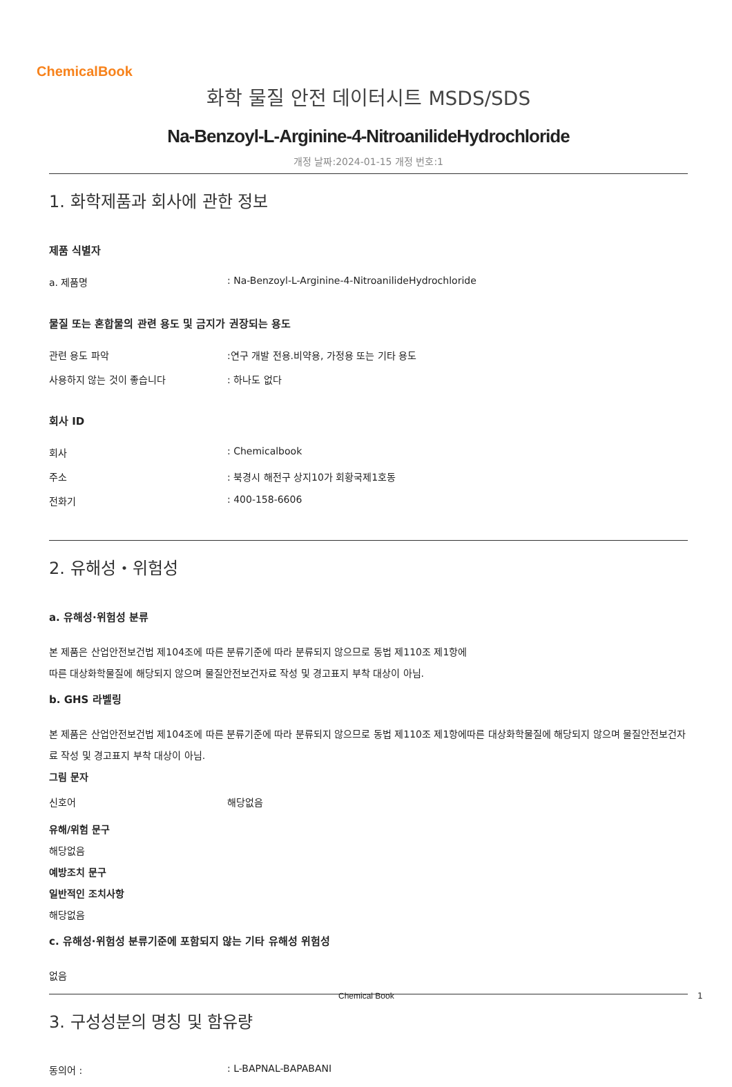ChemicalBook
화학 물질 안전 데이터시트 MSDS/SDS
Na-Benzoyl-L-Arginine-4-NitroanilideHydrochloride
개정 날짜:2024-01-15 개정 번호:1
1. 화학제품과 회사에 관한 정보
제품 식별자
a. 제품명: Na-Benzoyl-L-Arginine-4-NitroanilideHydrochloride
물질 또는 혼합물의 관련 용도 및 금지가 권장되는 용도
관련 용도 파악:연구 개발 전용.비약용, 가정용 또는 기타 용도
사용하지 않는 것이 좋습니다: 하나도 없다
회사 ID
회사: Chemicalbook
주소: 북경시 해전구 상지10가 회황국제1호동
전화기: 400-158-6606
2. 유해성・위험성
a. 유해성·위험성 분류
본 제품은 산업안전보건법 제104조에 따른 분류기준에 따라 분류되지 않으므로 동법 제110조 제1항에
따른 대상화학물질에 해당되지 않으며 물질안전보건자료 작성 및 경고표지 부착 대상이 아님.
b. GHS 라벨링
본 제품은 산업안전보건법 제104조에 따른 분류기준에 따라 분류되지 않으므로 동법 제110조 제1항에따른 대상화학물질에 해당되지 않으며 물질안전보건자료 작성 및 경고표지 부착 대상이 아님.
그림 문자
신호어 해당없음
유해/위험 문구
해당없음
예방조치 문구
일반적인 조치사항
해당없음
c. 유해성·위험성 분류기준에 포함되지 않는 기타 유해성 위험성
없음
3. 구성성분의 명칭 및 함유량
동의어 :: L-BAPNAL-BAPABANI
Chemical Book 1